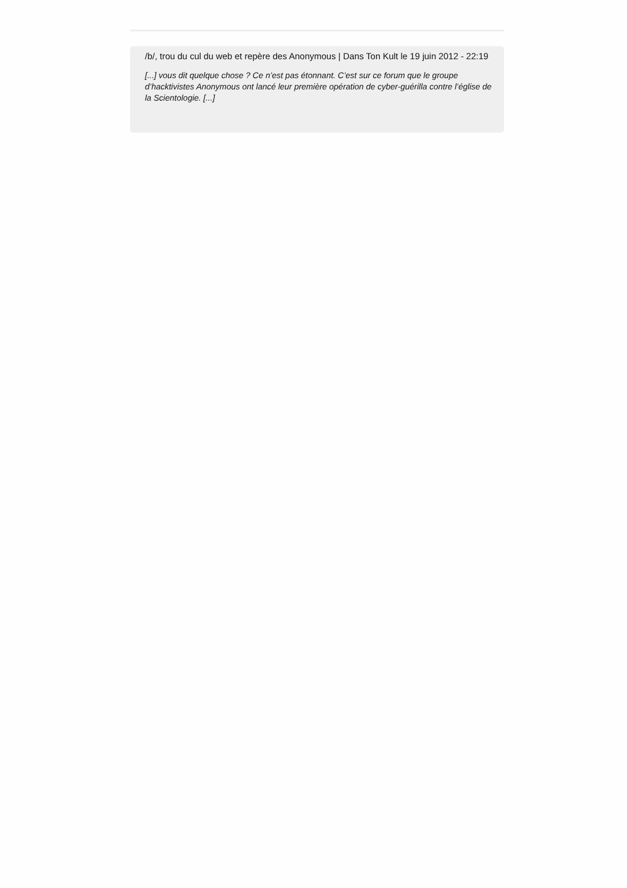/b/, trou du cul du web et repère des Anonymous | Dans Ton Kult le 19 juin 2012 - 22:19
[...] vous dit quelque chose ? Ce n’est pas étonnant. C’est sur ce forum que le groupe d’hacktivistes Anonymous ont lancé leur première opération de cyber-guérilla contre l’église de la Scientologie. [...]